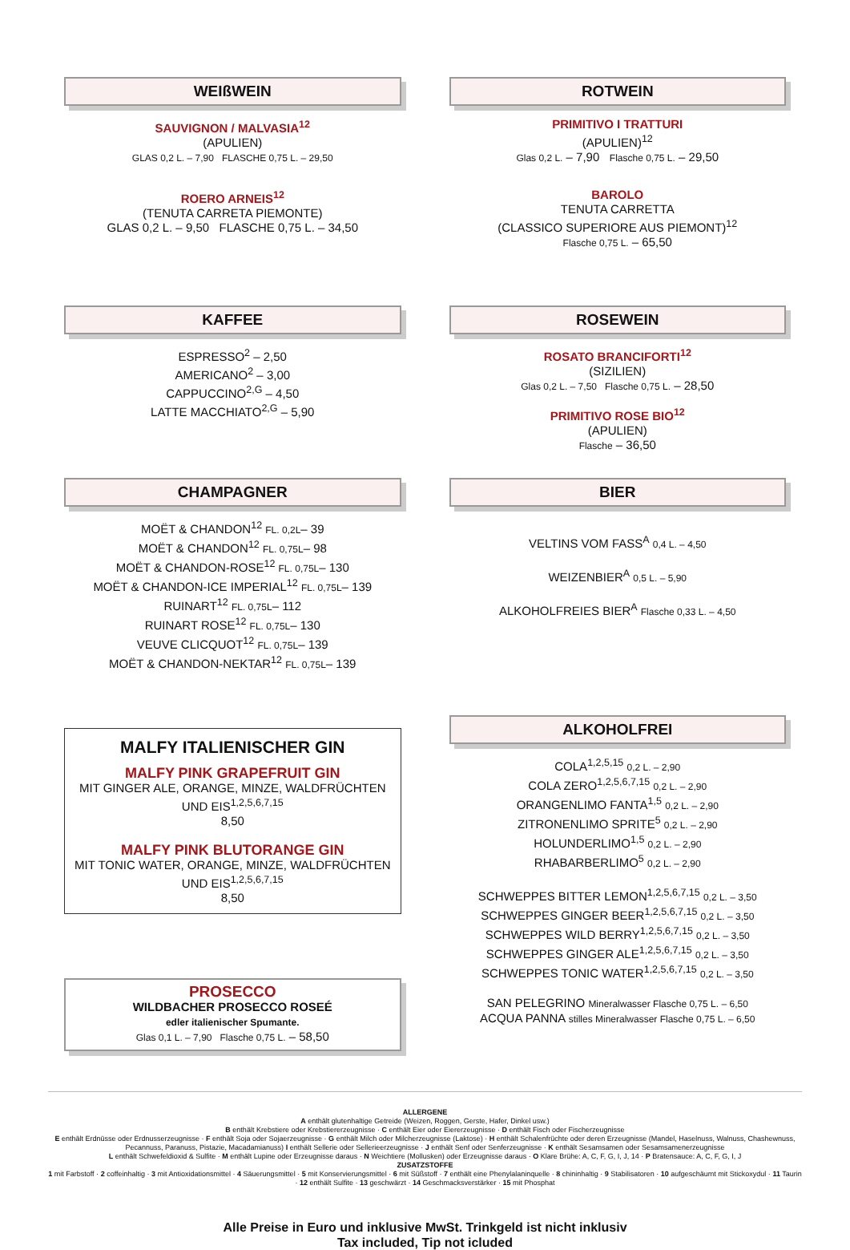WEIßWEIN
SAUVIGNON / MALVASIA<sup>12</sup>
(APULIEN)
GLAS 0,2 L. – 7,90 FLASCHE 0,75 L. – 29,50
ROERO ARNEIS<sup>12</sup>
(TENUTA CARRETA PIEMONTE)
GLAS 0,2 L. – 9,50 FLASCHE 0,75 L. – 34,50
KAFFEE
ESPRESSO<sup>2</sup> – 2,50
AMERICANO<sup>2</sup> – 3,00
CAPPUCCINO<sup>2,G</sup> – 4,50
LATTE MACCHIATO<sup>2,G</sup> – 5,90
CHAMPAGNER
MOËT & CHANDON<sup>12</sup> FL. 0,2L– 39
MOËT & CHANDON<sup>12</sup> FL. 0,75L– 98
MOËT & CHANDON-ROSE<sup>12</sup> FL. 0,75L– 130
MOËT & CHANDON-ICE IMPERIAL<sup>12</sup> FL. 0,75L– 139
RUINART<sup>12</sup> FL. 0,75L– 112
RUINART ROSE<sup>12</sup> FL. 0,75L– 130
VEUVE CLICQUOT<sup>12</sup> FL. 0,75L– 139
MOËT & CHANDON-NEKTAR<sup>12</sup> FL. 0,75L– 139
MALFY ITALIENISCHER GIN
MALFY PINK GRAPEFRUIT GIN
MIT GINGER ALE, ORANGE, MINZE, WALDFRÜCHTEN UND EIS<sup>1,2,5,6,7,15</sup>
8,50
MALFY PINK BLUTORANGE GIN
MIT TONIC WATER, ORANGE, MINZE, WALDFRÜCHTEN UND EIS<sup>1,2,5,6,7,15</sup>
8,50
PROSECCO
WILDBACHER PROSECCO ROSEÉ
edler italienischer Spumante.
Glas 0,1 L. – 7,90 Flasche 0,75 L. – 58,50
ROTWEIN
PRIMITIVO I TRATTURI
(APULIEN)<sup>12</sup>
Glas 0,2 L. – 7,90 Flasche 0,75 L. – 29,50
BAROLO
TENUTA CARRETTA
(CLASSICO SUPERIORE AUS PIEMONT)<sup>12</sup>
Flasche 0,75 L. – 65,50
ROSEWEIN
ROSATO BRANCIFORTI<sup>12</sup>
(SIZILIEN)
Glas 0,2 L. – 7,50 Flasche 0,75 L. – 28,50
PRIMITIVO ROSE BIO<sup>12</sup>
(APULIEN)
Flasche – 36,50
BIER
VELTINS VOM FASS<sup>A</sup> 0,4 L. – 4,50
WEIZENBIER<sup>A</sup> 0,5 L. – 5,90
ALKOHOLFREIES BIER<sup>A</sup> Flasche 0,33 L. – 4,50
ALKOHOLFREI
COLA<sup>1,2,5,15</sup> 0,2 L. – 2,90
COLA ZERO<sup>1,2,5,6,7,15</sup> 0,2 L. – 2,90
ORANGENLIMO FANTA<sup>1,5</sup> 0,2 L. – 2,90
ZITRONENLIMO SPRITE<sup>5</sup> 0,2 L. – 2,90
HOLUNDERLIMO<sup>1,5</sup> 0,2 L. – 2,90
RHABARBERLIMO<sup>5</sup> 0,2 L. – 2,90
SCHWEPPES BITTER LEMON<sup>1,2,5,6,7,15</sup> 0,2 L. – 3,50
SCHWEPPES GINGER BEER<sup>1,2,5,6,7,15</sup> 0,2 L. – 3,50
SCHWEPPES WILD BERRY<sup>1,2,5,6,7,15</sup> 0,2 L. – 3,50
SCHWEPPES GINGER ALE<sup>1,2,5,6,7,15</sup> 0,2 L. – 3,50
SCHWEPPES TONIC WATER<sup>1,2,5,6,7,15</sup> 0,2 L. – 3,50
SAN PELEGRINO Mineralwasser Flasche 0,75 L. – 6,50
ACQUA PANNA stilles Mineralwasser Flasche 0,75 L. – 6,50
ALLERGENE
A enthält glutenhaltige Getreide (Weizen, Roggen, Gerste, Hafer, Dinkel usw.)
B enthält Krebstiere oder Krebstiererzeugnisse · C enthält Eier oder Eiererzeugnisse · D enthält Fisch oder Fischerzeugnisse
E enthält Erdnüsse oder Erdnusserzeugnisse · F enthält Soja oder Sojaerzeugnisse · G enthält Milch oder Milcherzeugnisse (Laktose) · H enthält Schalenfrüchte oder deren Erzeugnisse (Mandel, Haselnuss, Walnuss, Chashewnuss, Pecannuss, Paranuss, Pistazie, Macadamianuss) I enthält Sellerie oder Sellerieerzeugnisse · J enthält Senf oder Senferzeugnisse · K enthält Sesamsamen oder Sesamsamenerzeugnisse
L enthält Schwefeldioxid & Sulfite · M enthält Lupine oder Erzeugnisse daraus · N Weichtiere (Mollusken) oder Erzeugnisse daraus · O Klare Brühe: A, C, F, G, I, J, 14 · P Bratensauce: A, C, F, G, I, J
ZUSATZSTOFFE
1 mit Farbstoff · 2 coffeinhaltig · 3 mit Antioxidationsmittel · 4 Säuerungsmittel · 5 mit Konservierungsmittel · 6 mit Süßstoff · 7 enthält eine Phenylalaninquelle · 8 chininhaltig · 9 Stabilisatoren · 10 aufgeschäumt mit Stickoxydul · 11 Taurin · 12 enthält Sulfite · 13 geschwärzt · 14 Geschmacksverstärker · 15 mit Phosphat
Alle Preise in Euro und inklusive MwSt. Trinkgeld ist nicht inklusiv
Tax included, Tip not icluded